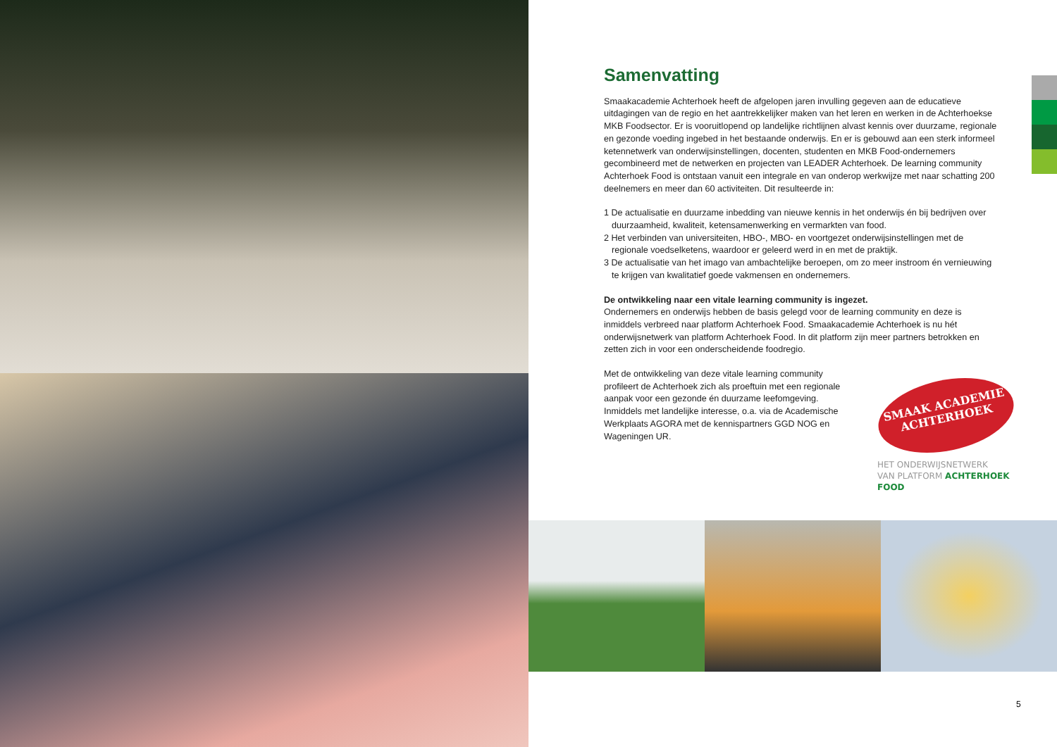Samenvatting
Smaakacademie Achterhoek heeft de afgelopen jaren invulling gegeven aan de educatieve uitdagingen van de regio en het aantrekkelijker maken van het leren en werken in de Achterhoekse MKB Foodsector. Er is vooruitlopend op landelijke richtlijnen alvast kennis over duurzame, regionale en gezonde voeding ingebed in het bestaande onderwijs. En er is gebouwd aan een sterk informeel ketennetwerk van onderwijsinstellingen, docenten, studenten en MKB Food-ondernemers gecombineerd met de netwerken en projecten van LEADER Achterhoek. De learning community Achterhoek Food is ontstaan vanuit een integrale en van onderop werkwijze met naar schatting 200 deelnemers en meer dan 60 activiteiten. Dit resulteerde in:
1 De actualisatie en duurzame inbedding van nieuwe kennis in het onderwijs én bij bedrijven over duurzaamheid, kwaliteit, ketensamenwerking en vermarkten van food.
2 Het verbinden van universiteiten, HBO-, MBO- en voortgezet onderwijsinstellingen met de regionale voedselketens, waardoor er geleerd werd in en met de praktijk.
3 De actualisatie van het imago van ambachtelijke beroepen, om zo meer instroom én vernieuwing te krijgen van kwalitatief goede vakmensen en ondernemers.
De ontwikkeling naar een vitale learning community is ingezet.
Ondernemers en onderwijs hebben de basis gelegd voor de learning community en deze is inmiddels verbreed naar platform Achterhoek Food. Smaakacademie Achterhoek is nu hét onderwijsnetwerk van platform Achterhoek Food. In dit platform zijn meer partners betrokken en zetten zich in voor een onderscheidende foodregio.
Met de ontwikkeling van deze vitale learning community profileert de Achterhoek zich als proeftuin met een regionale aanpak voor een gezonde én duurzame leefomgeving. Inmiddels met landelijke interesse, o.a. via de Academische Werkplaats AGORA met de kennispartners GGD NOG en Wageningen UR.
SMAAK ACADEMIE
ACHTERHOEK
HET ONDERWIJSNETWERK
VAN PLATFORM ACHTERHOEK FOOD
5